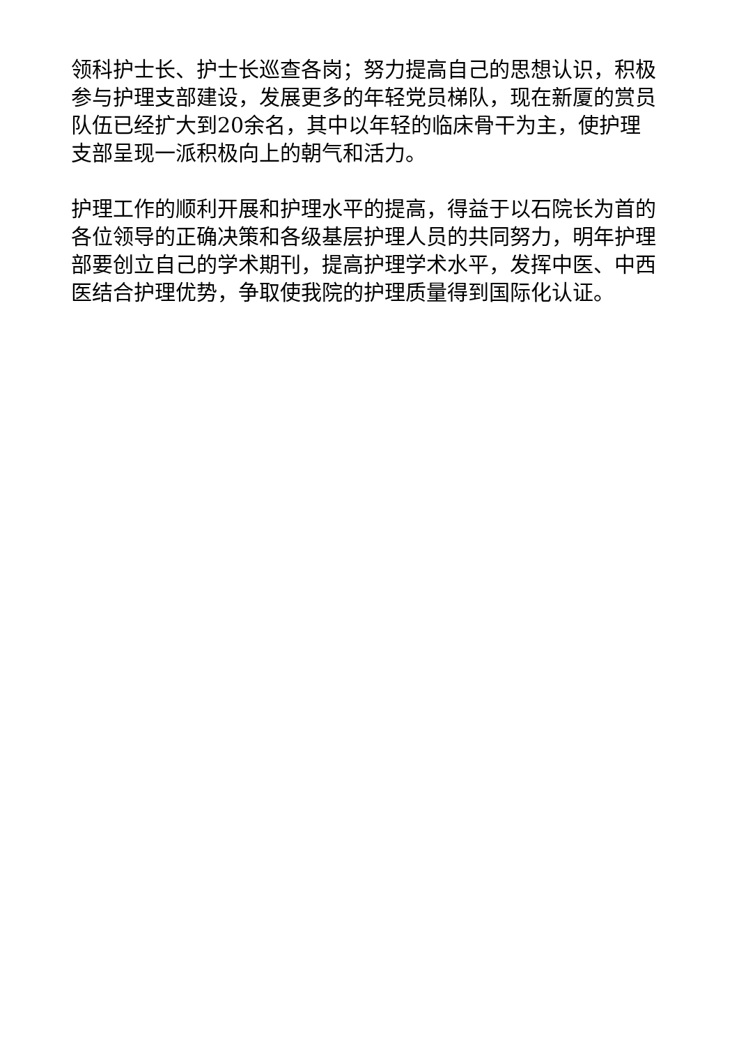领科护士长、护士长巡查各岗；努力提高自己的思想认识，积极参与护理支部建设，发展更多的年轻党员梯队，现在新厦的赏员队伍已经扩大到20余名，其中以年轻的临床骨干为主，使护理支部呈现一派积极向上的朝气和活力。
护理工作的顺利开展和护理水平的提高，得益于以石院长为首的各位领导的正确决策和各级基层护理人员的共同努力，明年护理部要创立自己的学术期刊，提高护理学术水平，发挥中医、中西医结合护理优势，争取使我院的护理质量得到国际化认证。